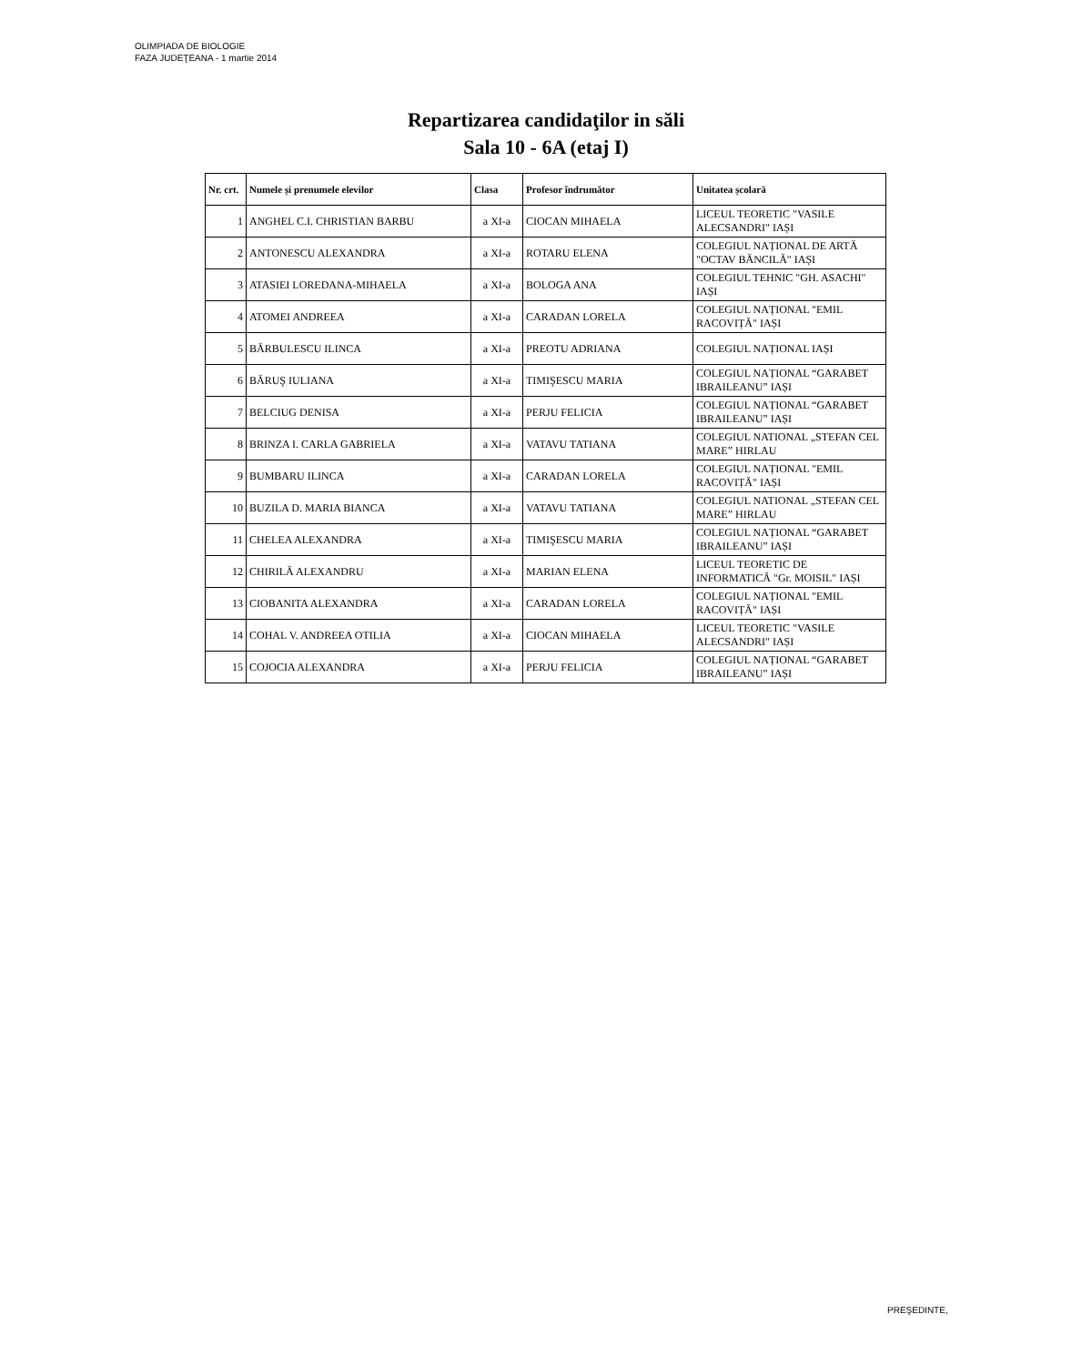OLIMPIADA DE BIOLOGIE
FAZA JUDEŢEANA - 1 martie 2014
Repartizarea candidaţilor in săli
Sala 10 - 6A (etaj I)
| Nr. crt. | Numele și prenumele elevilor | Clasa | Profesor îndrumător | Unitatea școlară |
| --- | --- | --- | --- | --- |
| 1 | ANGHEL C.I. CHRISTIAN BARBU | a XI-a | CIOCAN MIHAELA | LICEUL TEORETIC "VASILE ALECSANDRI" IAȘI |
| 2 | ANTONESCU ALEXANDRA | a XI-a | ROTARU ELENA | COLEGIUL NAȚIONAL DE ARTĂ "OCTAV BĂNCILĂ" IAȘI |
| 3 | ATASIEI LOREDANA-MIHAELA | a XI-a | BOLOGA ANA | COLEGIUL TEHNIC "GH. ASACHI" IAȘI |
| 4 | ATOMEI ANDREEA | a XI-a | CARADAN LORELA | COLEGIUL NAȚIONAL "EMIL RACOVIȚĂ" IAȘI |
| 5 | BĂRBULESCU ILINCA | a XI-a | PREOTU ADRIANA | COLEGIUL NAȚIONAL IAȘI |
| 6 | BĂRUŞ IULIANA | a XI-a | TIMIŞESCU MARIA | COLEGIUL NAȚIONAL “GARABET IBRAILEANU” IAȘI |
| 7 | BELCIUG DENISA | a XI-a | PERJU FELICIA | COLEGIUL NAȚIONAL “GARABET IBRAILEANU” IAȘI |
| 8 | BRINZA I. CARLA GABRIELA | a XI-a | VATAVU TATIANA | COLEGIUL NATIONAL „STEFAN CEL MARE” HIRLAU |
| 9 | BUMBARU ILINCA | a XI-a | CARADAN LORELA | COLEGIUL NAȚIONAL "EMIL RACOVIȚĂ" IAȘI |
| 10 | BUZILA D. MARIA BIANCA | a XI-a | VATAVU TATIANA | COLEGIUL NATIONAL „STEFAN CEL MARE” HIRLAU |
| 11 | CHELEA ALEXANDRA | a XI-a | TIMIŞESCU MARIA | COLEGIUL NAȚIONAL “GARABET IBRAILEANU” IAȘI |
| 12 | CHIRILĂ ALEXANDRU | a XI-a | MARIAN ELENA | LICEUL TEORETIC DE INFORMATICĂ "Gr. MOISIL" IAȘI |
| 13 | CIOBANITA ALEXANDRA | a XI-a | CARADAN LORELA | COLEGIUL NAȚIONAL "EMIL RACOVIȚĂ" IAȘI |
| 14 | COHAL V. ANDREEA OTILIA | a XI-a | CIOCAN MIHAELA | LICEUL TEORETIC "VASILE ALECSANDRI" IAȘI |
| 15 | COJOCIA ALEXANDRA | a XI-a | PERJU FELICIA | COLEGIUL NAȚIONAL “GARABET IBRAILEANU” IAȘI |
PREŞEDINTE,